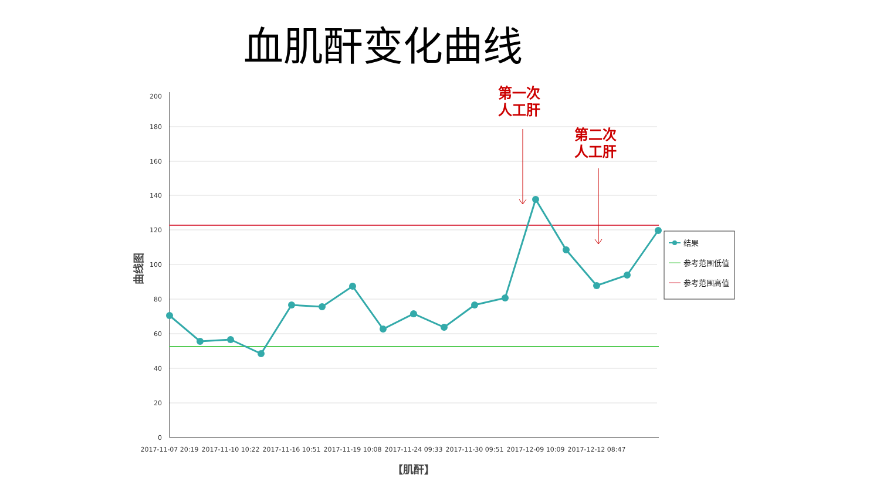血肌酐变化曲线
200
180
160
140
120
100
80
60
40
20
0
曲线图
2017-11-07 20:19
2017-11-10 10:22
2017-11-16 10:51
2017-11-19 10:08
2017-11-24 09:33
2017-11-30 09:51
2017-12-09 10:09
2017-12-12 08:47
【肌酐】
第一次
人工肝
第二次
人工肝
结果
参考范围低值
参考范围高值